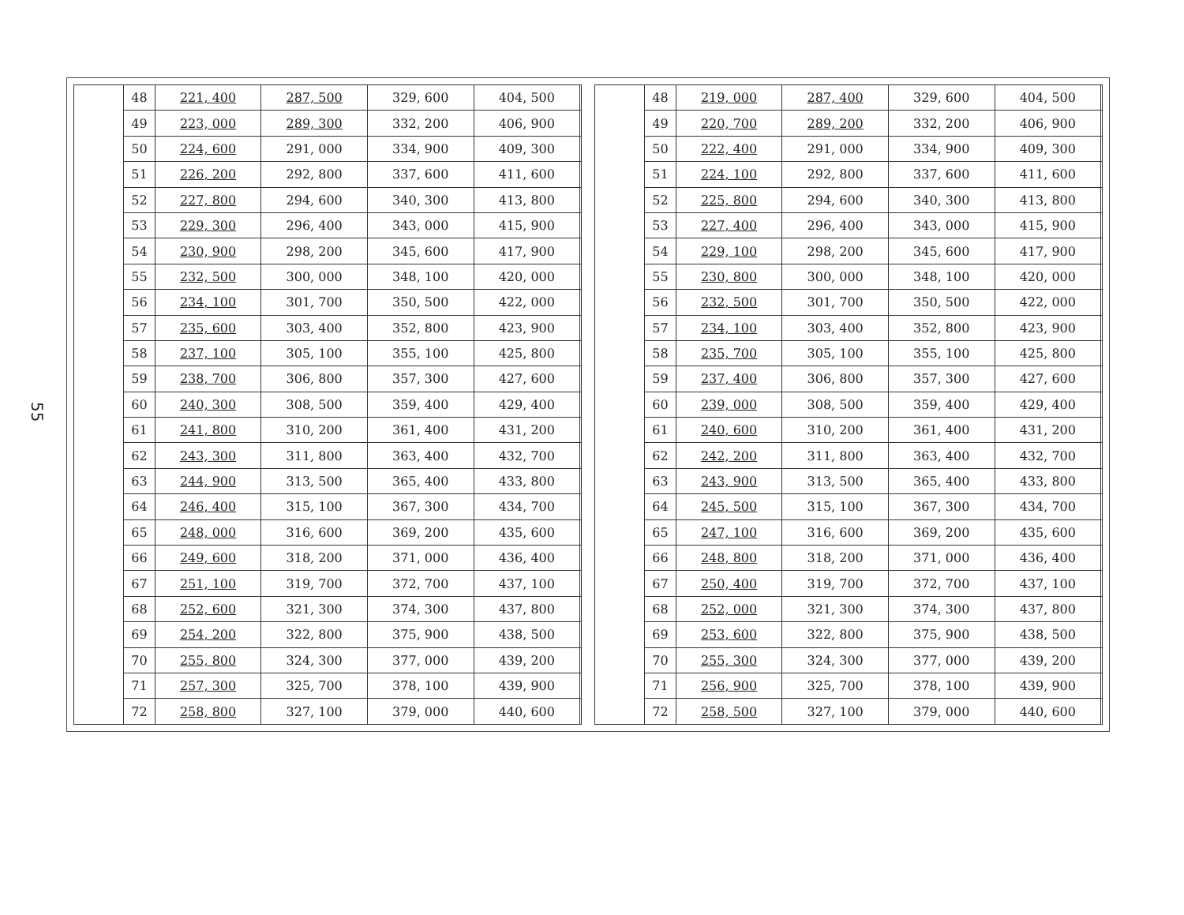55
| | 48 | 221, 400 | 287, 500 | 329, 600 | 404, 500 | |
| | 49 | 223, 000 | 289, 300 | 332, 200 | 406, 900 | |
| | 50 | 224, 600 | 291, 000 | 334, 900 | 409, 300 | |
| | 51 | 226, 200 | 292, 800 | 337, 600 | 411, 600 | |
| | 52 | 227, 800 | 294, 600 | 340, 300 | 413, 800 | |
| | 53 | 229, 300 | 296, 400 | 343, 000 | 415, 900 | |
| | 54 | 230, 900 | 298, 200 | 345, 600 | 417, 900 | |
| | 55 | 232, 500 | 300, 000 | 348, 100 | 420, 000 | |
| | 56 | 234, 100 | 301, 700 | 350, 500 | 422, 000 | |
| | 57 | 235, 600 | 303, 400 | 352, 800 | 423, 900 | |
| | 58 | 237, 100 | 305, 100 | 355, 100 | 425, 800 | |
| | 59 | 238, 700 | 306, 800 | 357, 300 | 427, 600 | |
| | 60 | 240, 300 | 308, 500 | 359, 400 | 429, 400 | |
| | 61 | 241, 800 | 310, 200 | 361, 400 | 431, 200 | |
| | 62 | 243, 300 | 311, 800 | 363, 400 | 432, 700 | |
| | 63 | 244, 900 | 313, 500 | 365, 400 | 433, 800 | |
| | 64 | 246, 400 | 315, 100 | 367, 300 | 434, 700 | |
| | 65 | 248, 000 | 316, 600 | 369, 200 | 435, 600 | |
| | 66 | 249, 600 | 318, 200 | 371, 000 | 436, 400 | |
| | 67 | 251, 100 | 319, 700 | 372, 700 | 437, 100 | |
| | 68 | 252, 600 | 321, 300 | 374, 300 | 437, 800 | |
| | 69 | 254, 200 | 322, 800 | 375, 900 | 438, 500 | |
| | 70 | 255, 800 | 324, 300 | 377, 000 | 439, 200 | |
| | 71 | 257, 300 | 325, 700 | 378, 100 | 439, 900 | |
| | 72 | 258, 800 | 327, 100 | 379, 000 | 440, 600 | |
| | 48 | 219, 000 | 287, 400 | 329, 600 | 404, 500 | |
| | 49 | 220, 700 | 289, 200 | 332, 200 | 406, 900 | |
| | 50 | 222, 400 | 291, 000 | 334, 900 | 409, 300 | |
| | 51 | 224, 100 | 292, 800 | 337, 600 | 411, 600 | |
| | 52 | 225, 800 | 294, 600 | 340, 300 | 413, 800 | |
| | 53 | 227, 400 | 296, 400 | 343, 000 | 415, 900 | |
| | 54 | 229, 100 | 298, 200 | 345, 600 | 417, 900 | |
| | 55 | 230, 800 | 300, 000 | 348, 100 | 420, 000 | |
| | 56 | 232, 500 | 301, 700 | 350, 500 | 422, 000 | |
| | 57 | 234, 100 | 303, 400 | 352, 800 | 423, 900 | |
| | 58 | 235, 700 | 305, 100 | 355, 100 | 425, 800 | |
| | 59 | 237, 400 | 306, 800 | 357, 300 | 427, 600 | |
| | 60 | 239, 000 | 308, 500 | 359, 400 | 429, 400 | |
| | 61 | 240, 600 | 310, 200 | 361, 400 | 431, 200 | |
| | 62 | 242, 200 | 311, 800 | 363, 400 | 432, 700 | |
| | 63 | 243, 900 | 313, 500 | 365, 400 | 433, 800 | |
| | 64 | 245, 500 | 315, 100 | 367, 300 | 434, 700 | |
| | 65 | 247, 100 | 316, 600 | 369, 200 | 435, 600 | |
| | 66 | 248, 800 | 318, 200 | 371, 000 | 436, 400 | |
| | 67 | 250, 400 | 319, 700 | 372, 700 | 437, 100 | |
| | 68 | 252, 000 | 321, 300 | 374, 300 | 437, 800 | |
| | 69 | 253, 600 | 322, 800 | 375, 900 | 438, 500 | |
| | 70 | 255, 300 | 324, 300 | 377, 000 | 439, 200 | |
| | 71 | 256, 900 | 325, 700 | 378, 100 | 439, 900 | |
| | 72 | 258, 500 | 327, 100 | 379, 000 | 440, 600 | |